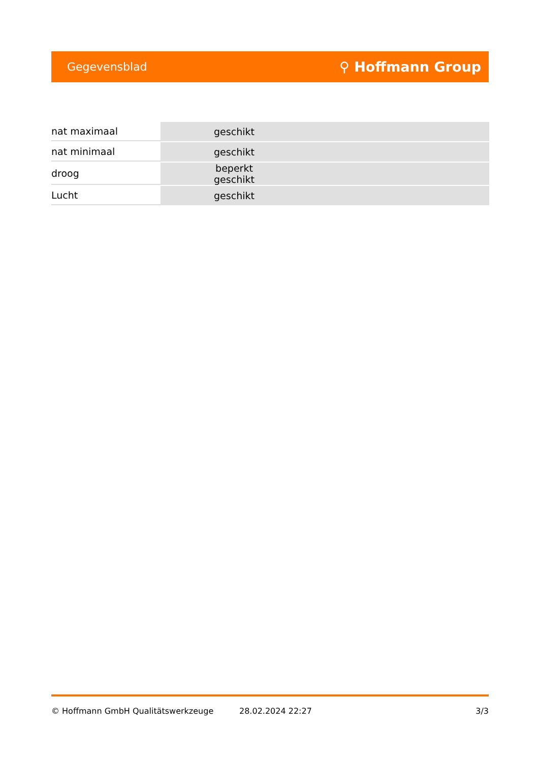Gegevensblad ⚲ Hoffmann Group
| nat maximaal | geschikt |
| nat minimaal | geschikt |
| droog | beperkt geschikt |
| Lucht | geschikt |
© Hoffmann GmbH Qualitätswerkzeuge 28.02.2024 22:27 3/3